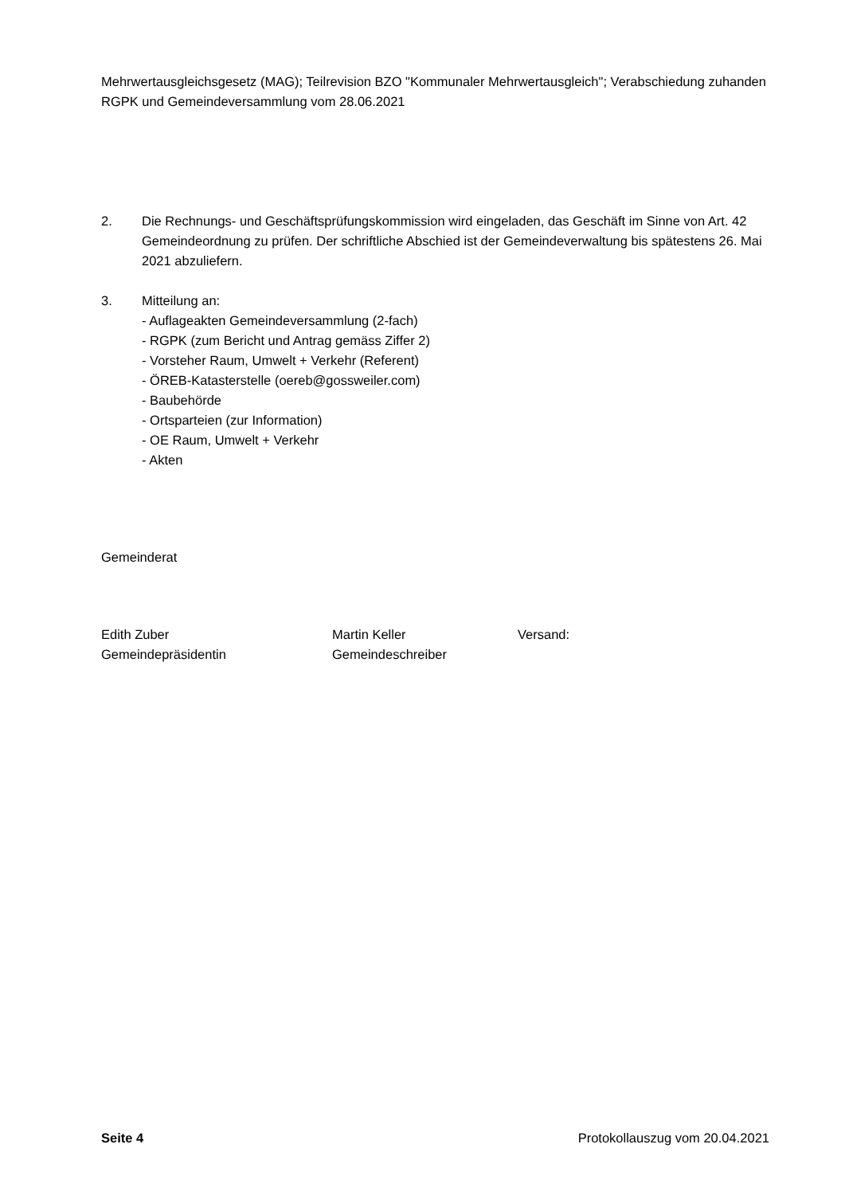Mehrwertausgleichsgesetz (MAG); Teilrevision BZO "Kommunaler Mehrwertausgleich"; Verabschiedung zuhanden RGPK und Gemeindeversammlung vom 28.06.2021
2. Die Rechnungs- und Geschäftsprüfungskommission wird eingeladen, das Geschäft im Sinne von Art. 42 Gemeindeordnung zu prüfen. Der schriftliche Abschied ist der Gemeindeverwaltung bis spätestens 26. Mai 2021 abzuliefern.
3. Mitteilung an:
- Auflageakten Gemeindeversammlung (2-fach)
- RGPK (zum Bericht und Antrag gemäss Ziffer 2)
- Vorsteher Raum, Umwelt + Verkehr (Referent)
- ÖREB-Katasterstelle (oereb@gossweiler.com)
- Baubehörde
- Ortsparteien (zur Information)
- OE Raum, Umwelt + Verkehr
- Akten
Gemeinderat
Edith Zuber
Gemeindepräsidentin
Martin Keller
Gemeindeschreiber
Versand:
Seite 4 Protokollauszug vom 20.04.2021